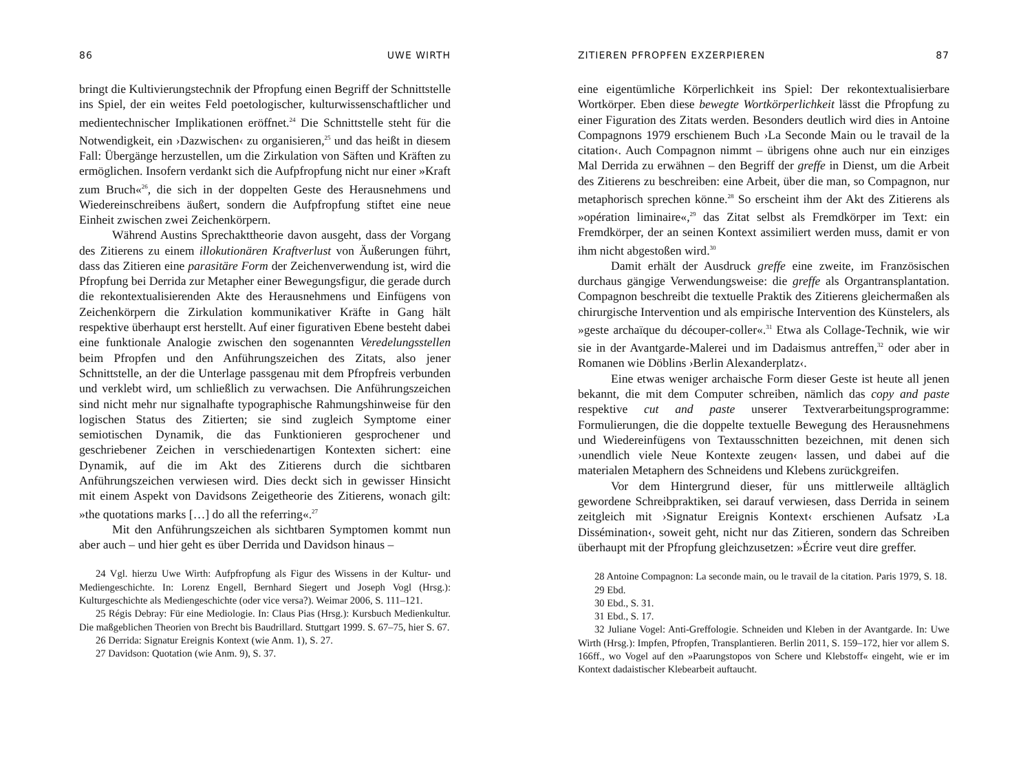86 UWE WIRTH
bringt die Kultivierungstechnik der Pfropfung einen Begriff der Schnittstelle ins Spiel, der ein weites Feld poetologischer, kulturwissenschaftlicher und medientechnischer Implikationen eröffnet.<sup>24</sup> Die Schnittstelle steht für die Notwendigkeit, ein ›Dazwischen‹ zu organisieren,<sup>25</sup> und das heißt in diesem Fall: Übergänge herzustellen, um die Zirkulation von Säften und Kräften zu ermöglichen. Insofern verdankt sich die Aufpfropfung nicht nur einer »Kraft zum Bruch«<sup>26</sup>, die sich in der doppelten Geste des Herausnehmens und Wiedereinschreibens äußert, sondern die Aufpfropfung stiftet eine neue Einheit zwischen zwei Zeichenkörpern.
Während Austins Sprechakttheorie davon ausgeht, dass der Vorgang des Zitierens zu einem illokutionären Kraftverlust von Äußerungen führt, dass das Zitieren eine parasitäre Form der Zeichenverwendung ist, wird die Pfropfung bei Derrida zur Metapher einer Bewegungsfigur, die gerade durch die rekontextualisierenden Akte des Herausnehmens und Einfügens von Zeichenkörpern die Zirkulation kommunikativer Kräfte in Gang hält respektive überhaupt erst herstellt. Auf einer figurativen Ebene besteht dabei eine funktionale Analogie zwischen den sogenannten Veredelungsstellen beim Pfropfen und den Anführungszeichen des Zitats, also jener Schnittstelle, an der die Unterlage passgenau mit dem Pfropfreis verbunden und verklebt wird, um schließlich zu verwachsen. Die Anführungszeichen sind nicht mehr nur signalhafte typographische Rahmungshinweise für den logischen Status des Zitierten; sie sind zugleich Symptome einer semiotischen Dynamik, die das Funktionieren gesprochener und geschriebener Zeichen in verschiedenartigen Kontexten sichert: eine Dynamik, auf die im Akt des Zitierens durch die sichtbaren Anführungszeichen verwiesen wird. Dies deckt sich in gewisser Hinsicht mit einem Aspekt von Davidsons Zeigetheorie des Zitierens, wonach gilt: »the quotations marks […] do all the referring«.<sup>27</sup>
Mit den Anführungszeichen als sichtbaren Symptomen kommt nun aber auch – und hier geht es über Derrida und Davidson hinaus –
24 Vgl. hierzu Uwe Wirth: Aufpfropfung als Figur des Wissens in der Kultur- und Mediengeschichte. In: Lorenz Engell, Bernhard Siegert und Joseph Vogl (Hrsg.): Kulturgeschichte als Mediengeschichte (oder vice versa?). Weimar 2006, S. 111–121.
25 Régis Debray: Für eine Mediologie. In: Claus Pias (Hrsg.): Kursbuch Medienkultur. Die maßgeblichen Theorien von Brecht bis Baudrillard. Stuttgart 1999. S. 67–75, hier S. 67.
26 Derrida: Signatur Ereignis Kontext (wie Anm. 1), S. 27.
27 Davidson: Quotation (wie Anm. 9), S. 37.
ZITIEREN PFROPFEN EXZERPIEREN 87
eine eigentümliche Körperlichkeit ins Spiel: Der rekontextualisierbare Wortkörper. Eben diese bewegte Wortkörperlichkeit lässt die Pfropfung zu einer Figuration des Zitats werden. Besonders deutlich wird dies in Antoine Compagnons 1979 erschienem Buch ›La Seconde Main ou le travail de la citation‹. Auch Compagnon nimmt – übrigens ohne auch nur ein einziges Mal Derrida zu erwähnen – den Begriff der greffe in Dienst, um die Arbeit des Zitierens zu beschreiben: eine Arbeit, über die man, so Compagnon, nur metaphorisch sprechen könne.<sup>28</sup> So erscheint ihm der Akt des Zitierens als »opération liminaire«,<sup>29</sup> das Zitat selbst als Fremdkörper im Text: ein Fremdkörper, der an seinen Kontext assimiliert werden muss, damit er von ihm nicht abgestoßen wird.<sup>30</sup>
Damit erhält der Ausdruck greffe eine zweite, im Französischen durchaus gängige Verwendungsweise: die greffe als Organtransplantation. Compagnon beschreibt die textuelle Praktik des Zitierens gleichermaßen als chirurgische Intervention und als empirische Intervention des Künstelers, als »geste archaïque du découper-coller«.<sup>31</sup> Etwa als Collage-Technik, wie wir sie in der Avantgarde-Malerei und im Dadaismus antreffen,<sup>32</sup> oder aber in Romanen wie Döblins ›Berlin Alexanderplatz‹.
Eine etwas weniger archaische Form dieser Geste ist heute all jenen bekannt, die mit dem Computer schreiben, nämlich das copy and paste respektive cut and paste unserer Textverarbeitungsprogramme: Formulierungen, die die doppelte textuelle Bewegung des Herausnehmens und Wiedereinfügens von Textausschnitten bezeichnen, mit denen sich ›unendlich viele Neue Kontexte zeugen‹ lassen, und dabei auf die materialen Metaphern des Schneidens und Klebens zurückgreifen.
Vor dem Hintergrund dieser, für uns mittlerweile alltäglich gewordene Schreibpraktiken, sei darauf verwiesen, dass Derrida in seinem zeitgleich mit ›Signatur Ereignis Kontext‹ erschienen Aufsatz ›La Dissémination‹, soweit geht, nicht nur das Zitieren, sondern das Schreiben überhaupt mit der Pfropfung gleichzusetzen: »Écrire veut dire greffer.
28 Antoine Compagnon: La seconde main, ou le travail de la citation. Paris 1979, S. 18.
29 Ebd.
30 Ebd., S. 31.
31 Ebd., S. 17.
32 Juliane Vogel: Anti-Greffologie. Schneiden und Kleben in der Avantgarde. In: Uwe Wirth (Hrsg.): Impfen, Pfropfen, Transplantieren. Berlin 2011, S. 159–172, hier vor allem S. 166ff., wo Vogel auf den »Paarungstopos von Schere und Klebstoff« eingeht, wie er im Kontext dadaistischer Klebearbeit auftaucht.